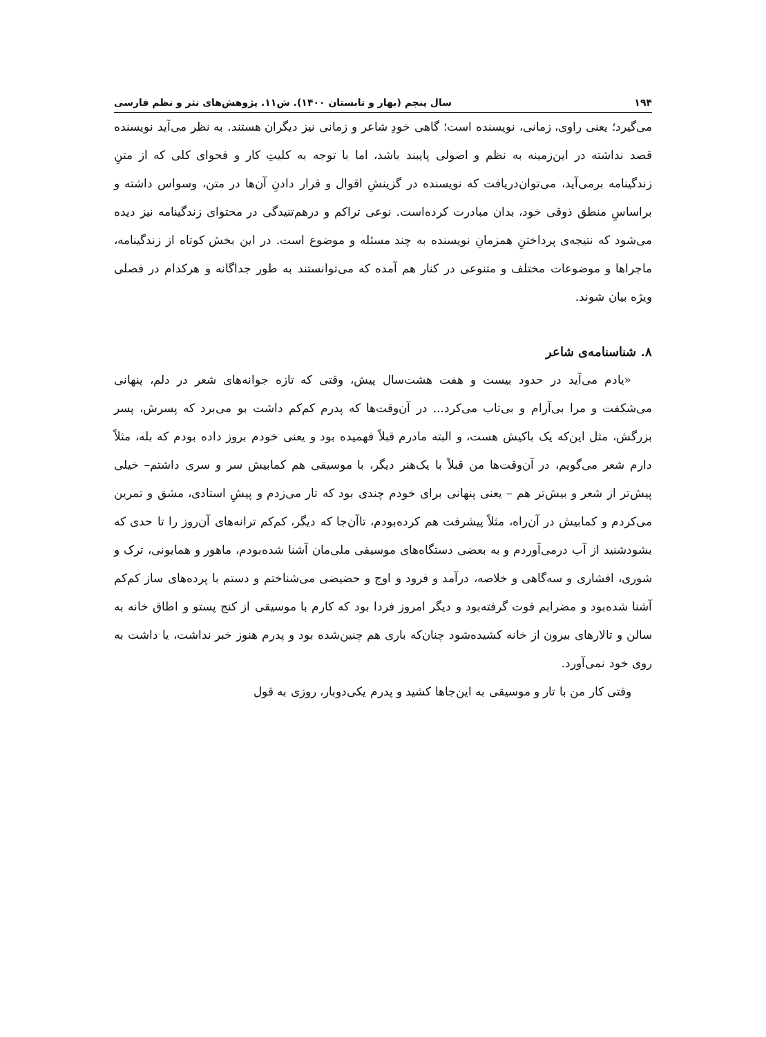۱۹۴ سال پنجم (بهار و تابستان ۱۴۰۰). ش۱۱. پژوهش‌های نثر و نظم فارسی
می‌گیرد؛ یعنی راوی، زمانی، نویسنده است؛ گاهی خودِ شاعر و زمانی نیز دیگران هستند. به نظر می‌آید نویسنده قصد نداشته در این‌زمینه به نظم و اصولی پایبند باشد، اما با توجه به کلیتِ کار و فحوای کلی که از متنِ زندگینامه برمی‌آید، می‌توان‌دریافت که نویسنده در گزینشِ اقوال و قرار دادنِ آن‌ها در متن، وسواس داشته و براساسِ منطق ذوقی خود، بدان مبادرت کرده‌است. نوعی تراکم و درهم‌تنیدگی در محتوای زندگینامه نیز دیده می‌شود که نتیجه‌ی پرداختنِ همزمانِ نویسنده به چند مسئله و موضوع است. در این بخش کوتاه از زندگینامه، ماجراها و موضوعات مختلف و متنوعی در کنار هم آمده که می‌توانستند به طور جداگانه و هرکدام در فصلی ویژه بیان شوند.
۸. شناسنامه‌ی شاعر
«یادم می‌آید در حدود بیست و هفت هشت‌سال پیش، وقتی که تازه جوانه‌های شعر در دلم، پنهانی می‌شکفت و مرا بی‌آرام و بی‌تاب می‌کرد... در آن‌وقت‌ها که پدرم کم‌کم داشت بو می‌برد که پسرش، پسر بزرگش، مثل این‌که یک باکیش هست، و البته مادرم قبلاً فهمیده بود و یعنی خودم بروز داده بودم که بله، مثلاً دارم شعر می‌گویم، در آن‌وقت‌ها من قبلاً با یک‌هنر دیگر، با موسیقی هم کمابیش سر و سری داشتم– خیلی پیش‌تر از شعر و بیش‌تر هم – یعنی پنهانی برای خودم چندی بود که تار می‌زدم و پیشِ استادی، مشق و تمرین می‌کردم و کمابیش در آن‌راه، مثلاً پیشرفت هم کرده‌بودم، تاآن‌جا که دیگر، کم‌کم ترانه‌های آن‌روز را تا حدی که بشودشنید از آب درمی‌آوردم و به بعضی دستگاه‌های موسیقی ملی‌مان آشنا شده‌بودم، ماهور و همایونی، ترک و شوری، افشاری و سه‌گاهی و خلاصه، درآمد و فرود و اوج و حضیضی می‌شناختم و دستم با پرده‌های ساز کم‌کم آشنا شده‌بود و مضرابم قوت گرفته‌بود و دیگر امروز فردا بود که کارم با موسیقی از کنج پستو و اطاق خانه به سالن و تالارهای بیرون از خانه کشیده‌شود چنان‌که باری هم چنین‌شده بود و پدرم هنوز خبر نداشت، یا داشت به روی خود نمی‌آورد.
وقتی کار من با تار و موسیقی به این‌جاها کشید و پدرم یکی‌دوبار، روزی به قول